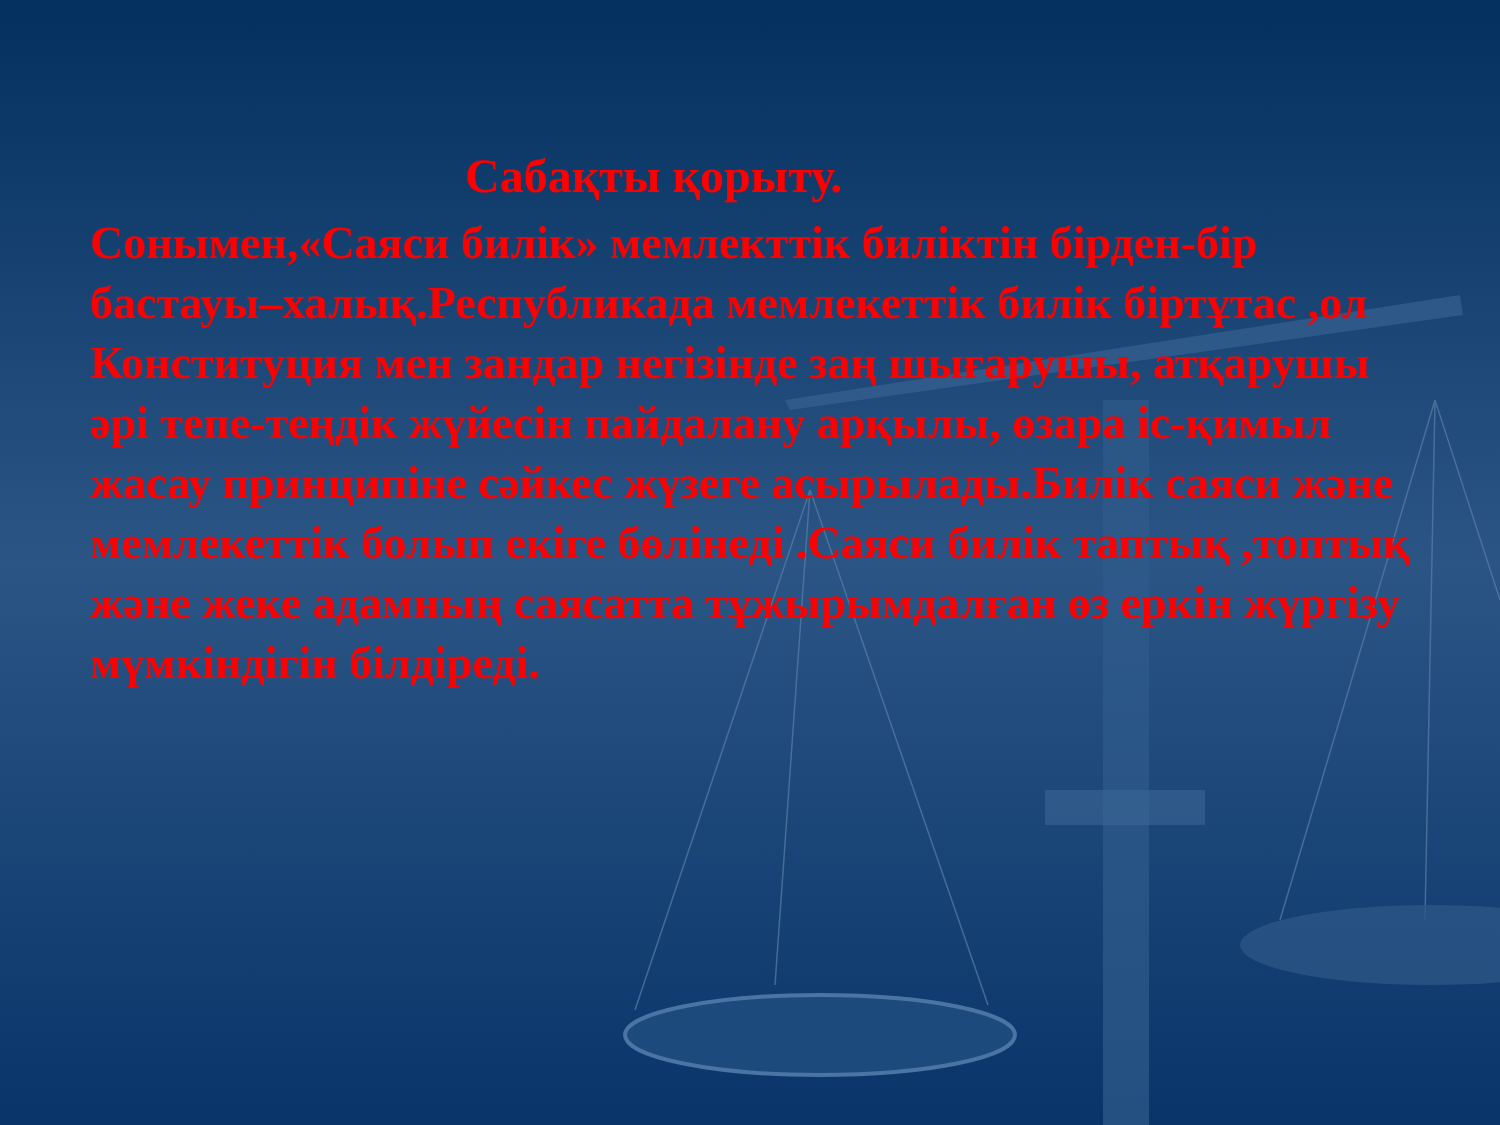Сабақты қорыту.
Сонымен,«Саяси билік» мемлекттік биліктін бірден-бір бастауы–халық.Республикада мемлекеттік билік біртұтас ,ол Конституция мен зандар негізінде заң шығарушы, атқарушы әрі тепе-теңдік жүйесін пайдалану арқылы, өзара іс-қимыл жасау принципіне сәйкес жүзеге асырылады.Билік саяси және мемлекеттік болып екіге бөлінеді .Саяси билік таптық ,топтық және жеке адамның саясатта тұжырымдалған өз еркін жүргізу мүмкіндігін білдіреді.